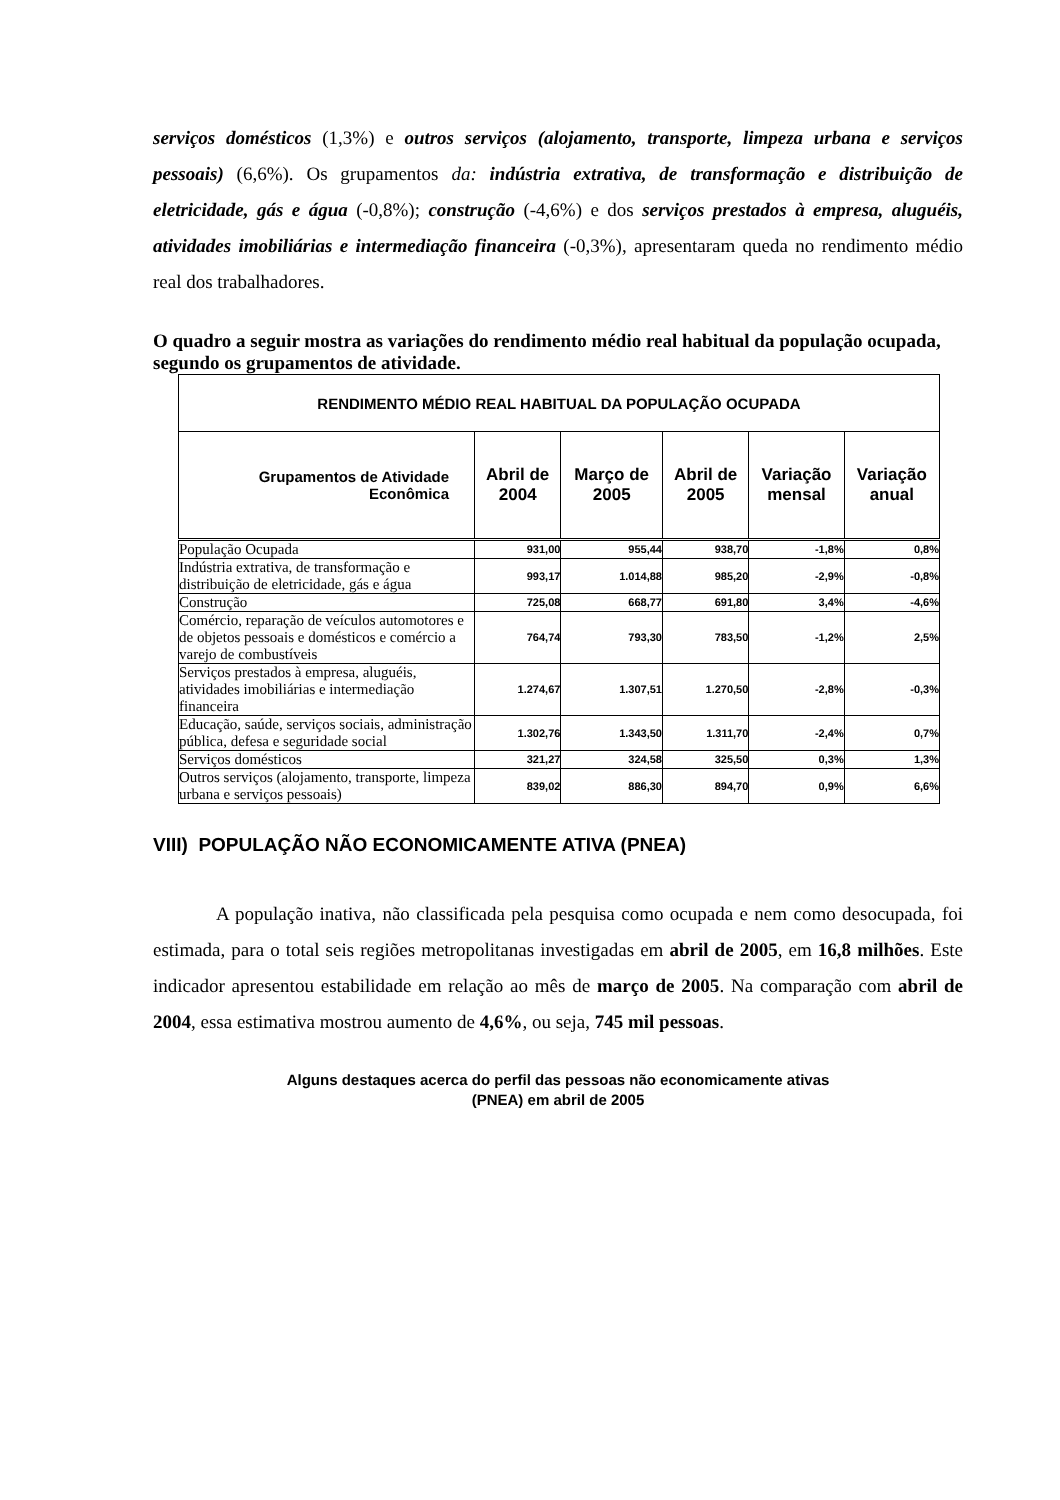serviços domésticos (1,3%) e outros serviços (alojamento, transporte, limpeza urbana e serviços pessoais) (6,6%). Os grupamentos da: indústria extrativa, de transformação e distribuição de eletricidade, gás e água (-0,8%); construção (-4,6%) e dos serviços prestados à empresa, aluguéis, atividades imobiliárias e intermediação financeira (-0,3%), apresentaram queda no rendimento médio real dos trabalhadores.
O quadro a seguir mostra as variações do rendimento médio real habitual da população ocupada, segundo os grupamentos de atividade.
| RENDIMENTO MÉDIO REAL HABITUAL DA POPULAÇÃO OCUPADA | | | | | |
| Grupamentos de Atividade Econômica | Abril de 2004 | Março de 2005 | Abril de 2005 | Variação mensal | Variação anual |
| População Ocupada | 931,00 | 955,44 | 938,70 | -1,8% | 0,8% |
| Indústria extrativa, de transformação e distribuição de eletricidade, gás e água | 993,17 | 1.014,88 | 985,20 | -2,9% | -0,8% |
| Construção | 725,08 | 668,77 | 691,80 | 3,4% | -4,6% |
| Comércio, reparação de veículos automotores e de objetos pessoais e domésticos e comércio a varejo de combustíveis | 764,74 | 793,30 | 783,50 | -1,2% | 2,5% |
| Serviços prestados à empresa, aluguéis, atividades imobiliárias e intermediação financeira | 1.274,67 | 1.307,51 | 1.270,50 | -2,8% | -0,3% |
| Educação, saúde, serviços sociais, administração pública, defesa e seguridade social | 1.302,76 | 1.343,50 | 1.311,70 | -2,4% | 0,7% |
| Serviços domésticos | 321,27 | 324,58 | 325,50 | 0,3% | 1,3% |
| Outros serviços (alojamento, transporte, limpeza urbana e serviços pessoais) | 839,02 | 886,30 | 894,70 | 0,9% | 6,6% |
VIII) POPULAÇÃO NÃO ECONOMICAMENTE ATIVA (PNEA)
A população inativa, não classificada pela pesquisa como ocupada e nem como desocupada, foi estimada, para o total seis regiões metropolitanas investigadas em abril de 2005, em 16,8 milhões. Este indicador apresentou estabilidade em relação ao mês de março de 2005. Na comparação com abril de 2004, essa estimativa mostrou aumento de 4,6%, ou seja, 745 mil pessoas.
Alguns destaques acerca do perfil das pessoas não economicamente ativas
(PNEA) em abril de 2005